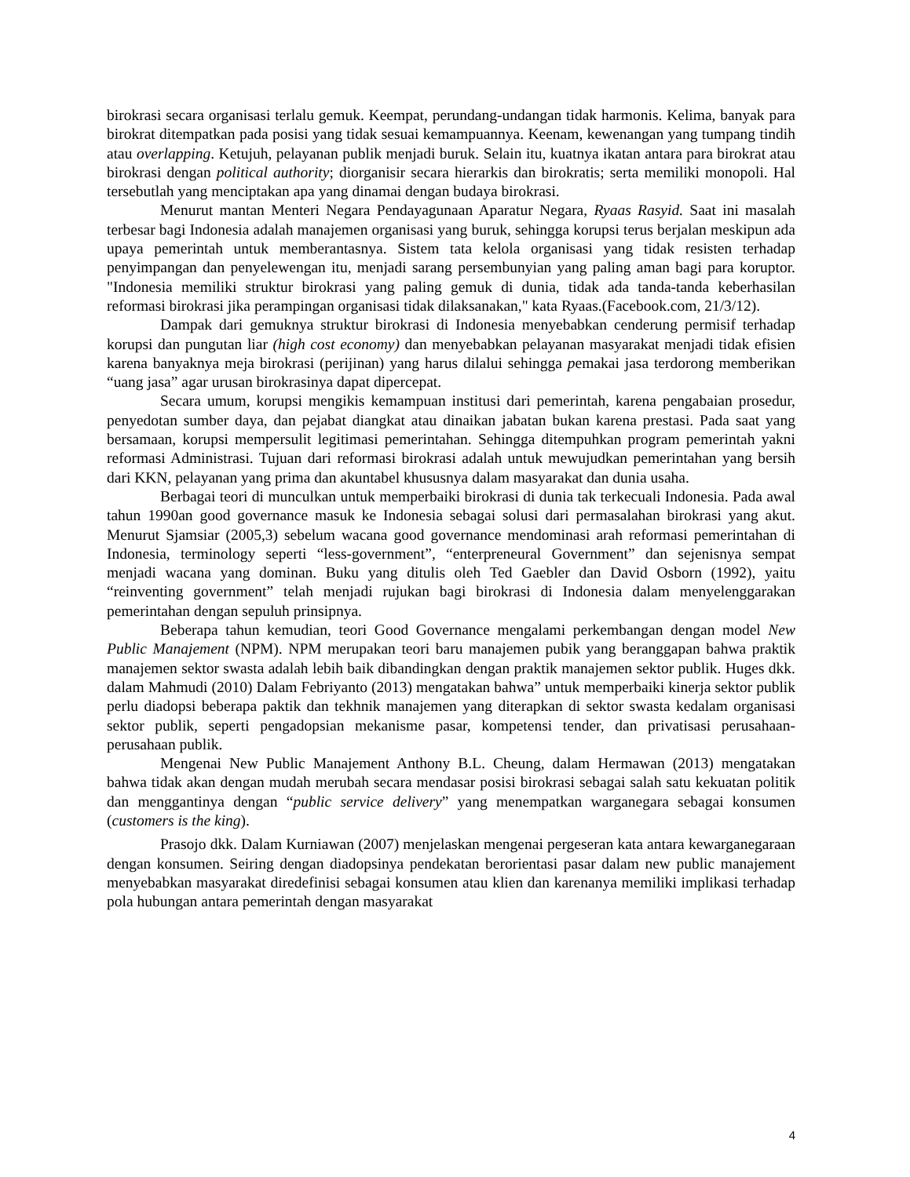birokrasi secara organisasi terlalu gemuk. Keempat, perundang-undangan tidak harmonis. Kelima, banyak para birokrat ditempatkan pada posisi yang tidak sesuai kemampuannya. Keenam, kewenangan yang tumpang tindih atau overlapping. Ketujuh, pelayanan publik menjadi buruk. Selain itu, kuatnya ikatan antara para birokrat atau birokrasi dengan political authority; diorganisir secara hierarkis dan birokratis; serta memiliki monopoli. Hal tersebutlah yang menciptakan apa yang dinamai dengan budaya birokrasi.
Menurut mantan Menteri Negara Pendayagunaan Aparatur Negara, Ryaas Rasyid. Saat ini masalah terbesar bagi Indonesia adalah manajemen organisasi yang buruk, sehingga korupsi terus berjalan meskipun ada upaya pemerintah untuk memberantasnya. Sistem tata kelola organisasi yang tidak resisten terhadap penyimpangan dan penyelewengan itu, menjadi sarang persembunyian yang paling aman bagi para koruptor. "Indonesia memiliki struktur birokrasi yang paling gemuk di dunia, tidak ada tanda-tanda keberhasilan reformasi birokrasi jika perampingan organisasi tidak dilaksanakan," kata Ryaas.(Facebook.com, 21/3/12).
Dampak dari gemuknya struktur birokrasi di Indonesia menyebabkan cenderung permisif terhadap korupsi dan pungutan liar (high cost economy) dan menyebabkan pelayanan masyarakat menjadi tidak efisien karena banyaknya meja birokrasi (perijinan) yang harus dilalui sehingga pemakai jasa terdorong memberikan “uang jasa” agar urusan birokrasinya dapat dipercepat.
Secara umum, korupsi mengikis kemampuan institusi dari pemerintah, karena pengabaian prosedur, penyedotan sumber daya, dan pejabat diangkat atau dinaikan jabatan bukan karena prestasi. Pada saat yang bersamaan, korupsi mempersulit legitimasi pemerintahan. Sehingga ditempuhkan program pemerintah yakni reformasi Administrasi. Tujuan dari reformasi birokrasi adalah untuk mewujudkan pemerintahan yang bersih dari KKN, pelayanan yang prima dan akuntabel khususnya dalam masyarakat dan dunia usaha.
Berbagai teori di munculkan untuk memperbaiki birokrasi di dunia tak terkecuali Indonesia. Pada awal tahun 1990an good governance masuk ke Indonesia sebagai solusi dari permasalahan birokrasi yang akut. Menurut Sjamsiar (2005,3) sebelum wacana good governance mendominasi arah reformasi pemerintahan di Indonesia, terminology seperti “less-government”, “enterpreneural Government” dan sejenisnya sempat menjadi wacana yang dominan. Buku yang ditulis oleh Ted Gaebler dan David Osborn (1992), yaitu “reinventing government” telah menjadi rujukan bagi birokrasi di Indonesia dalam menyelenggarakan pemerintahan dengan sepuluh prinsipnya.
Beberapa tahun kemudian, teori Good Governance mengalami perkembangan dengan model New Public Manajement (NPM). NPM merupakan teori baru manajemen pubik yang beranggapan bahwa praktik manajemen sektor swasta adalah lebih baik dibandingkan dengan praktik manajemen sektor publik. Huges dkk. dalam Mahmudi (2010) Dalam Febriyanto (2013) mengatakan bahwa” untuk memperbaiki kinerja sektor publik perlu diadopsi beberapa paktik dan tekhnik manajemen yang diterapkan di sektor swasta kedalam organisasi sektor publik, seperti pengadopsian mekanisme pasar, kompetensi tender, dan privatisasi perusahaan-perusahaan publik.
Mengenai New Public Manajement Anthony B.L. Cheung, dalam Hermawan (2013) mengatakan bahwa tidak akan dengan mudah merubah secara mendasar posisi birokrasi sebagai salah satu kekuatan politik dan menggantinya dengan “public service delivery” yang menempatkan warganegara sebagai konsumen (customers is the king).
Prasojo dkk. Dalam Kurniawan (2007) menjelaskan mengenai pergeseran kata antara kewarganegaraan dengan konsumen. Seiring dengan diadopsinya pendekatan berorientasi pasar dalam new public manajement menyebabkan masyarakat diredefinisi sebagai konsumen atau klien dan karenanya memiliki implikasi terhadap pola hubungan antara pemerintah dengan masyarakat
4